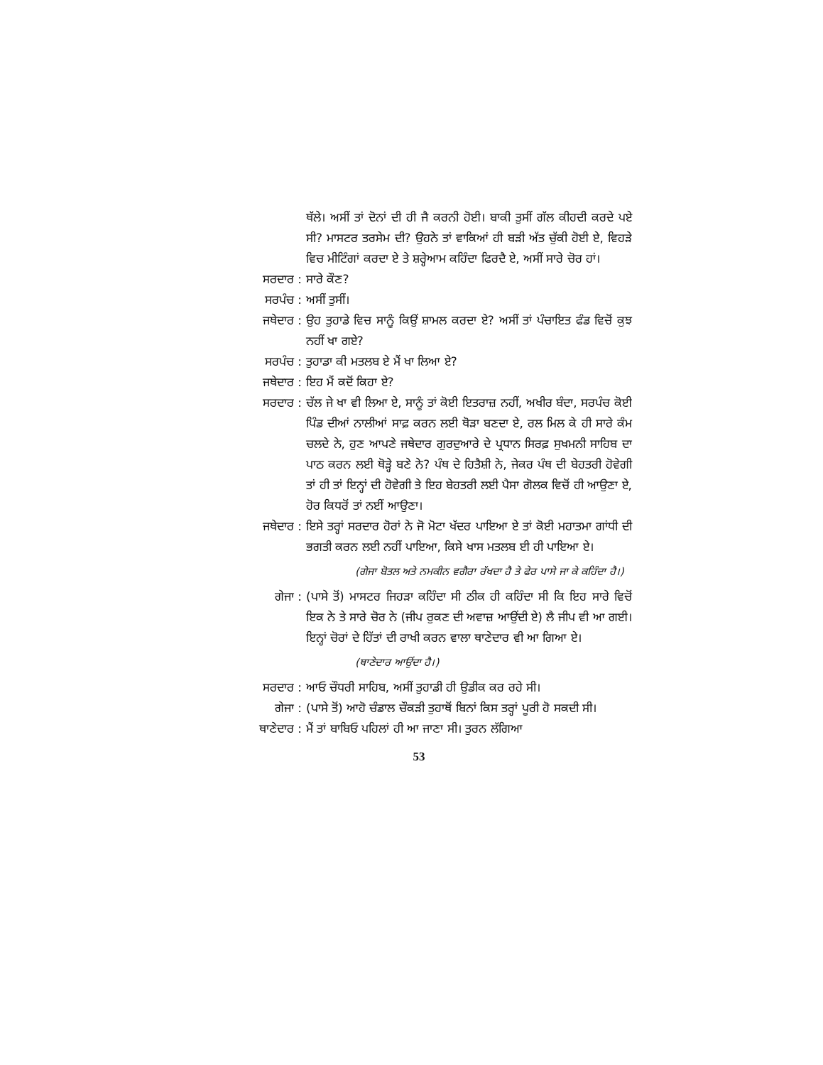ਥੱਲੇ। ਅਸੀਂ ਤਾਂ ਦੋਨਾਂ ਦੀ ਹੀ ਜੈ ਕਰਨੀ ਹੋਈ। ਬਾਕੀ ਤੁਸੀਂ ਗੱਲ ਕੀਹਦੀ ਕਰਦੇ ਪਏ ਸੀ? ਮਾਸਟਰ ਤਰਸੇਮ ਦੀ? ਉਹਨੇ ਤਾਂ ਵਾਕਿਆਂ ਹੀ ਬੜੀ ਅੱਤ ਚੁੱਕੀ ਹੋਈ ਏ, ਵਿਹੜੇ ਵਿਚ ਮੀਟਿੰਗਾਂ ਕਰਦਾ ਏ ਤੇ ਸ਼ਰ੍ਹੇਆਮ ਕਹਿੰਦਾ ਫਿਰਦੈ ਏ, ਅਸੀਂ ਸਾਰੇ ਚੋਰ ਹਾਂ।
ਸਰਦਾਰ : ਸਾਰੇ ਕੌਣ?
ਸਰਪੰਚ : ਅਸੀਂ ਤੁਸੀਂ।
ਜਥੇਦਾਰ : ਉਹ ਤੁਹਾਡੇ ਵਿਚ ਸਾਨੂੰ ਕਿਉਂ ਸ਼ਾਮਲ ਕਰਦਾ ਏ? ਅਸੀਂ ਤਾਂ ਪੰਚਾਇਤ ਫੰਡ ਵਿਚੋਂ ਕੁਝ ਨਹੀਂ ਖਾ ਗਏ?
ਸਰਪੰਚ : ਤੁਹਾਡਾ ਕੀ ਮਤਲਬ ਏ ਮੈਂ ਖਾ ਲਿਆ ਏ?
ਜਥੇਦਾਰ : ਇਹ ਮੈਂ ਕਦੋਂ ਕਿਹਾ ਏ?
ਸਰਦਾਰ : ਚੱਲ ਜੇ ਖਾ ਵੀ ਲਿਆ ਏ, ਸਾਨੂੰ ਤਾਂ ਕੋਈ ਇਤਰਾਜ਼ ਨਹੀਂ, ਅਖੀਰ ਬੰਦਾ, ਸਰਪੰਚ ਕੋਈ ਪਿੰਡ ਦੀਆਂ ਨਾਲੀਆਂ ਸਾਫ਼ ਕਰਨ ਲਈ ਥੋੜਾ ਬਣਦਾ ਏ, ਰਲ ਮਿਲ ਕੇ ਹੀ ਸਾਰੇ ਕੰਮ ਚਲਦੇ ਨੇ, ਹੁਣ ਆਪਣੇ ਜਥੇਦਾਰ ਗੁਰਦੁਆਰੇ ਦੇ ਪ੍ਰਧਾਨ ਸਿਰਫ਼ ਸੁਖਮਨੀ ਸਾਹਿਬ ਦਾ ਪਾਠ ਕਰਨ ਲਈ ਥੋੜ੍ਹੇ ਬਣੇ ਨੇ? ਪੰਥ ਦੇ ਹਿਤੈਸ਼ੀ ਨੇ, ਜੇਕਰ ਪੰਥ ਦੀ ਬੇਹਤਰੀ ਹੋਵੇਗੀ ਤਾਂ ਹੀ ਤਾਂ ਇਨ੍ਹਾਂ ਦੀ ਹੋਵੇਗੀ ਤੇ ਇਹ ਬੇਹਤਰੀ ਲਈ ਪੈਸਾ ਗੋਲਕ ਵਿਚੋਂ ਹੀ ਆਉਣਾ ਏ, ਹੋਰ ਕਿਧਰੋਂ ਤਾਂ ਨਈਂ ਆਉਣਾ।
ਜਥੇਦਾਰ : ਇਸੇ ਤਰ੍ਹਾਂ ਸਰਦਾਰ ਹੋਰਾਂ ਨੇ ਜੋ ਮੋਟਾ ਖੱਦਰ ਪਾਇਆ ਏ ਤਾਂ ਕੋਈ ਮਹਾਤਮਾ ਗਾਂਧੀ ਦੀ ਭਗਤੀ ਕਰਨ ਲਈ ਨਹੀਂ ਪਾਇਆ, ਕਿਸੇ ਖਾਸ ਮਤਲਬ ਈ ਹੀ ਪਾਇਆ ਏ।
(ਗੇਜਾ ਬੋਤਲ ਅਤੇ ਨਮਕੀਨ ਵਗੈਰਾ ਰੱਖਦਾ ਹੈ ਤੇ ਫੇਰ ਪਾਸੇ ਜਾ ਕੇ ਕਹਿੰਦਾ ਹੈ।)
ਗੇਜਾ : (ਪਾਸੇ ਤੋਂ) ਮਾਸਟਰ ਜਿਹੜਾ ਕਹਿੰਦਾ ਸੀ ਠੀਕ ਹੀ ਕਹਿੰਦਾ ਸੀ ਕਿ ਇਹ ਸਾਰੇ ਵਿਚੋਂ ਇਕ ਨੇ ਤੇ ਸਾਰੇ ਚੋਰ ਨੇ (ਜੀਪ ਰੁਕਣ ਦੀ ਅਵਾਜ਼ ਆਉਂਦੀ ਏ) ਲੈ ਜੀਪ ਵੀ ਆ ਗਈ। ਇਨ੍ਹਾਂ ਚੋਰਾਂ ਦੇ ਹਿੱਤਾਂ ਦੀ ਰਾਖੀ ਕਰਨ ਵਾਲਾ ਥਾਣੇਦਾਰ ਵੀ ਆ ਗਿਆ ਏ।
(ਥਾਣੇਦਾਰ ਆਉਂਦਾ ਹੈ।)
ਸਰਦਾਰ : ਆਓ ਚੌਧਰੀ ਸਾਹਿਬ, ਅਸੀਂ ਤੁਹਾਡੀ ਹੀ ਉਡੀਕ ਕਰ ਰਹੇ ਸੀ।
ਗੇਜਾ : (ਪਾਸੇ ਤੋਂ) ਆਹੋ ਚੰਡਾਲ ਚੌਕੜੀ ਤੁਹਾਥੋਂ ਬਿਨਾਂ ਕਿਸ ਤਰ੍ਹਾਂ ਪੂਰੀ ਹੋ ਸਕਦੀ ਸੀ।
ਥਾਣੇਦਾਰ : ਮੈਂ ਤਾਂ ਬਾਬਿਓ ਪਹਿਲਾਂ ਹੀ ਆ ਜਾਣਾ ਸੀ। ਤੁਰਨ ਲੱਗਿਆ
53